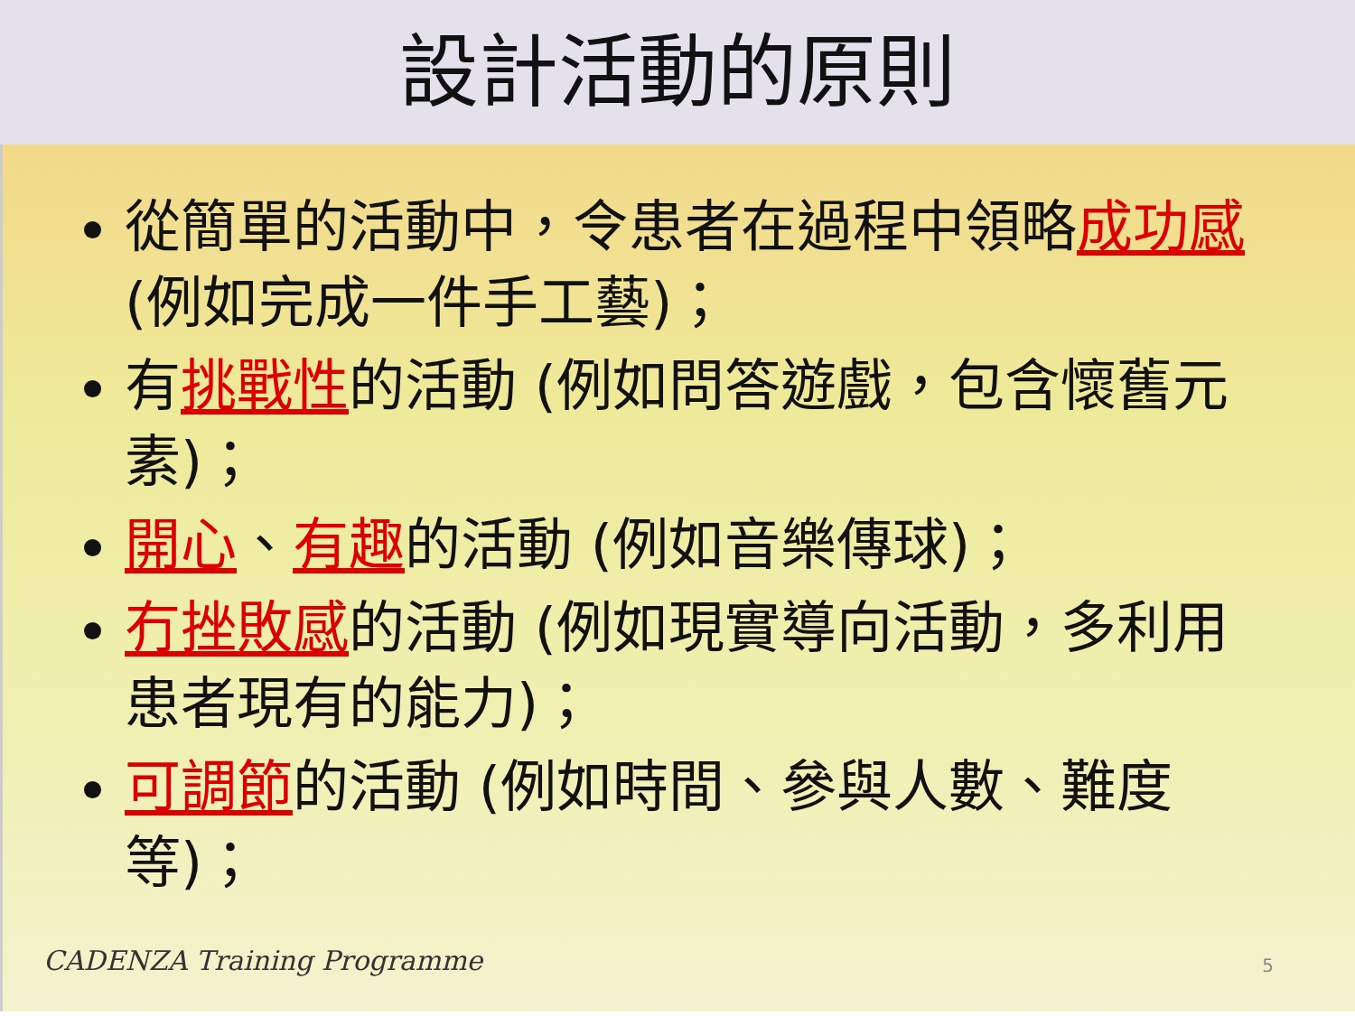設計活動的原則
從簡單的活動中，令患者在過程中領略成功感 (例如完成一件手工藝)；
有挑戰性的活動 (例如問答遊戲，包含懷舊元素)；
開心、有趣的活動 (例如音樂傳球)；
冇挫敗感的活動 (例如現實導向活動，多利用患者現有的能力)；
可調節的活動 (例如時間、參與人數、難度等)；
CADENZA Training Programme 5